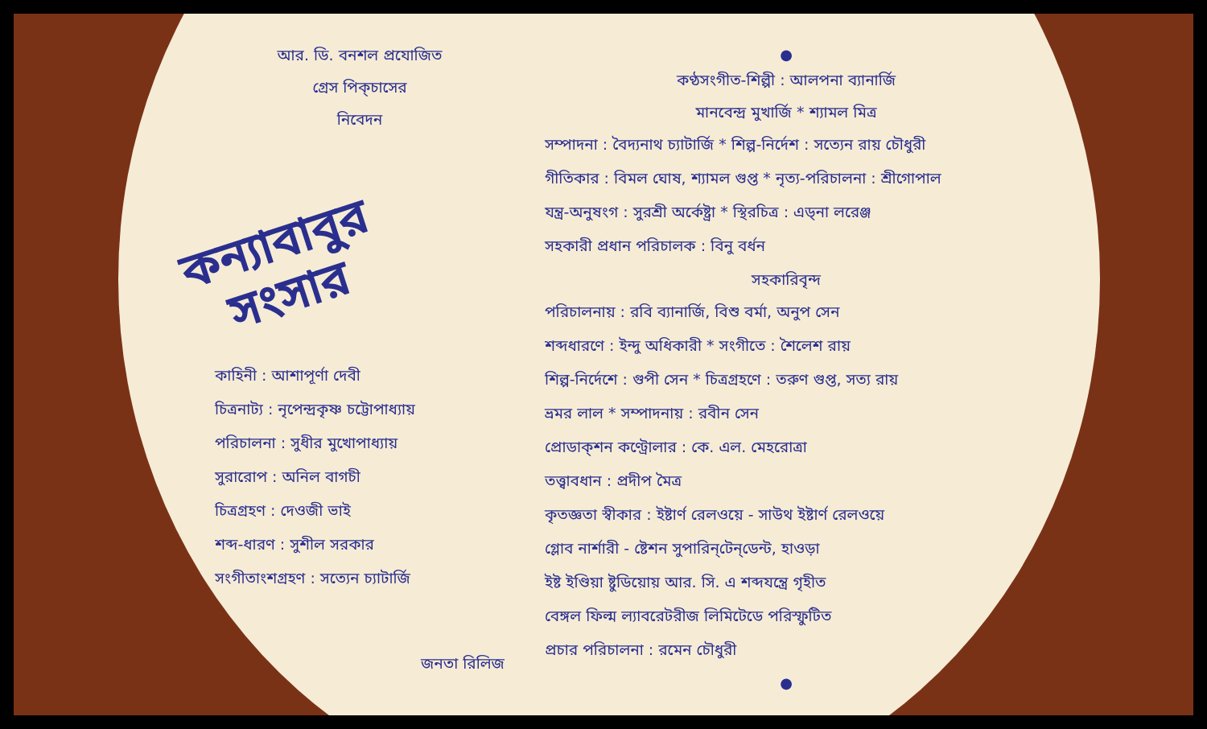আর. ডি. বনশল প্রযোজিত
গ্রেস পিক্‌চাসের
নিবেদন
কন্যাবাবুর
সংসার
কাহিনী : আশাপূর্ণা দেবী
চিত্রনাট্য : নৃপেন্দ্রকৃষ্ণ চট্টোপাধ্যায়
পরিচালনা : সুধীর মুখোপাধ্যায়
সুরারোপ : অনিল বাগচী
চিত্রগ্রহণ : দেওজী ভাই
শব্দ-ধারণ : সুশীল সরকার
সংগীতাংশগ্রহণ : সত্যেন চ্যাটার্জি
জনতা রিলিজ
●
কণ্ঠসংগীত-শিল্পী : আলপনা ব্যানার্জি
মানবেন্দ্র মুখার্জি * শ্যামল মিত্র
সম্পাদনা : বৈদ্যনাথ চ্যাটার্জি * শিল্প-নির্দেশ : সত্যেন রায় চৌধুরী
গীতিকার : বিমল ঘোষ, শ্যামল গুপ্ত * নৃত্য-পরিচালনা : শ্রীগোপাল
যন্ত্র-অনুষংগ : সুরশ্রী অর্কেষ্ট্রা * স্থিরচিত্র : এড্‌না লরেঞ্জ
সহকারী প্রধান পরিচালক : বিনু বর্ধন
সহকারিবৃন্দ
পরিচালনায় : রবি ব্যানার্জি, বিশু বর্মা, অনুপ সেন
শব্দধারণে : ইন্দু অধিকারী * সংগীতে : শৈলেশ রায়
শিল্প-নির্দেশে : গুপী সেন * চিত্রগ্রহণে : তরুণ গুপ্ত, সত্য রায়
ভ্রমর লাল * সম্পাদনায় : রবীন সেন
প্রোডাক্‌শন কণ্ট্রোলার : কে. এল. মেহরোত্রা
তত্ত্বাবধান : প্রদীপ মৈত্র
কৃতজ্ঞতা স্বীকার : ইষ্টার্ণ রেলওয়ে - সাউথ ইষ্টার্ণ রেলওয়ে
গ্লোব নার্শারী - ষ্টেশন সুপারিন্‌টেন্‌ডেন্ট, হাওড়া
ইষ্ট ইণ্ডিয়া ষ্টুডিয়োয় আর. সি. এ শব্দযন্ত্রে গৃহীত
বেঙ্গল ফিল্ম ল্যাবরেটরীজ লিমিটেডে পরিস্ফুটিত
প্রচার পরিচালনা : রমেন চৌধুরী
●